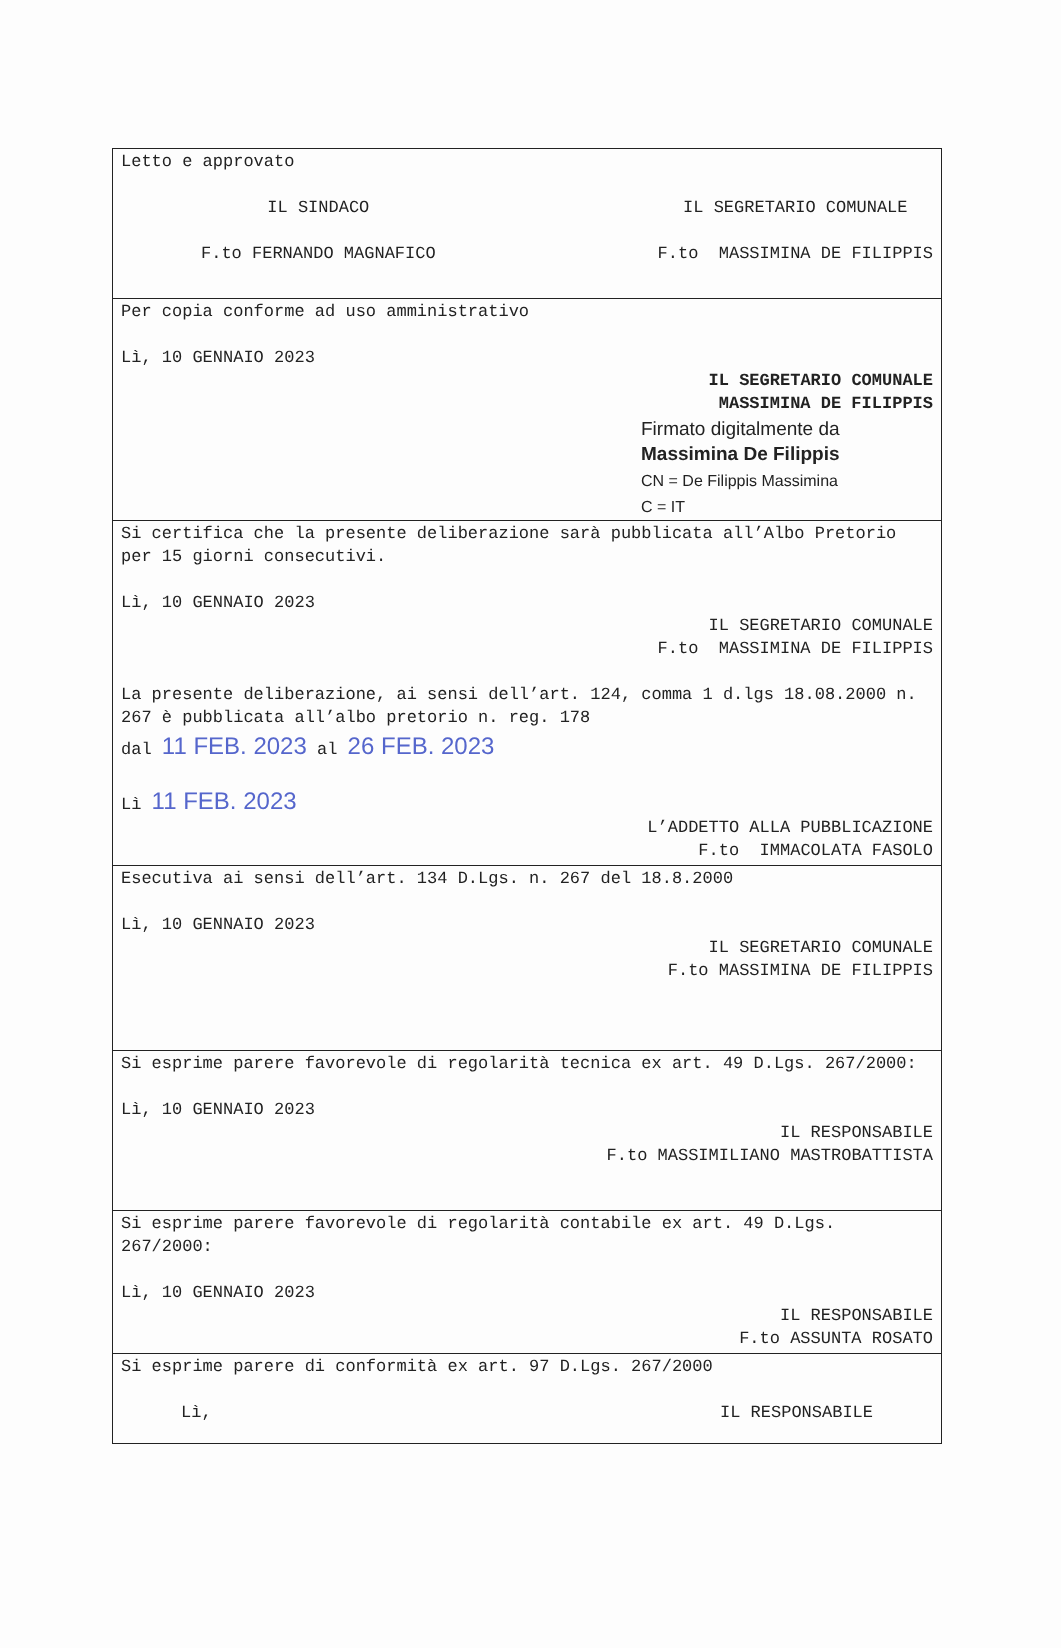| Letto e approvato IL SINDACO F.to FERNANDO MAGNAFICO IL SEGRETARIO COMUNALE F.to MASSIMINA DE FILIPPIS |
| Per copia conforme ad uso amministrativo Lì, 10 GENNAIO 2023 IL SEGRETARIO COMUNALE MASSIMINA DE FILIPPIS Firmato digitalmente da Massimina De Filippis CN = De Filippis Massimina C = IT |
| Si certifica che la presente deliberazione sarà pubblicata all’Albo Pretorio per 15 giorni consecutivi. Lì, 10 GENNAIO 2023 IL SEGRETARIO COMUNALE F.to MASSIMINA DE FILIPPIS La presente deliberazione, ai sensi dell’art. 124, comma 1 d.lgs 18.08.2000 n. 267 è pubblicata all’albo pretorio n. reg. 178 dal 11 FEB. 2023 al 26 FEB. 2023 Lì 11 FEB. 2023 L’ADDETTO ALLA PUBBLICAZIONE F.to IMMACOLATA FASOLO |
| Esecutiva ai sensi dell’art. 134 D.Lgs. n. 267 del 18.8.2000 Lì, 10 GENNAIO 2023 IL SEGRETARIO COMUNALE F.to MASSIMINA DE FILIPPIS |
| Si esprime parere favorevole di regolarità tecnica ex art. 49 D.Lgs. 267/2000: Lì, 10 GENNAIO 2023 IL RESPONSABILE F.to MASSIMILIANO MASTROBATTISTA |
| Si esprime parere favorevole di regolarità contabile ex art. 49 D.Lgs. 267/2000: Lì, 10 GENNAIO 2023 IL RESPONSABILE F.to ASSUNTA ROSATO |
| Si esprime parere di conformità ex art. 97 D.Lgs. 267/2000 Lì, IL RESPONSABILE |